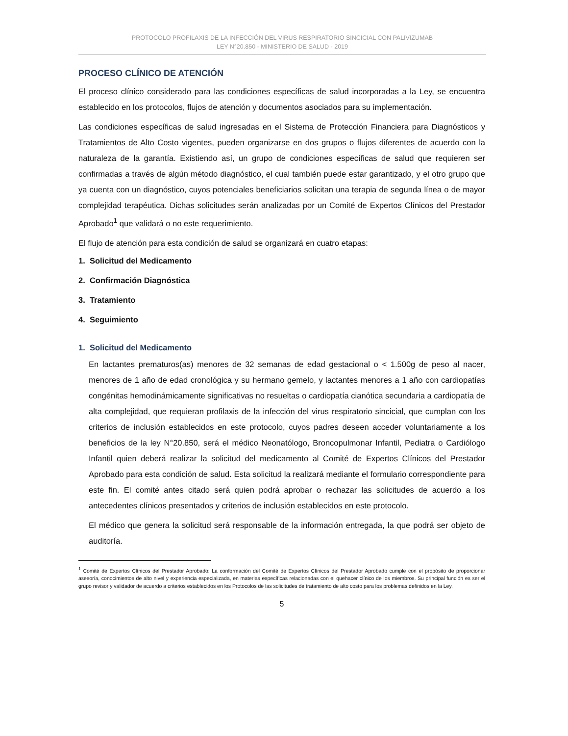PROTOCOLO PROFILAXIS DE LA INFECCIÓN DEL VIRUS RESPIRATORIO SINCICIAL CON PALIVIZUMAB
LEY N°20.850 - MINISTERIO DE SALUD - 2019
PROCESO CLÍNICO DE ATENCIÓN
El proceso clínico considerado para las condiciones específicas de salud incorporadas a la Ley, se encuentra establecido en los protocolos, flujos de atención y documentos asociados para su implementación.
Las condiciones específicas de salud ingresadas en el Sistema de Protección Financiera para Diagnósticos y Tratamientos de Alto Costo vigentes, pueden organizarse en dos grupos o flujos diferentes de acuerdo con la naturaleza de la garantía. Existiendo así, un grupo de condiciones específicas de salud que requieren ser confirmadas a través de algún método diagnóstico, el cual también puede estar garantizado, y el otro grupo que ya cuenta con un diagnóstico, cuyos potenciales beneficiarios solicitan una terapia de segunda línea o de mayor complejidad terapéutica. Dichas solicitudes serán analizadas por un Comité de Expertos Clínicos del Prestador Aprobado<sup>1</sup> que validará o no este requerimiento.
El flujo de atención para esta condición de salud se organizará en cuatro etapas:
1. Solicitud del Medicamento
2. Confirmación Diagnóstica
3. Tratamiento
4. Seguimiento
1. Solicitud del Medicamento
En lactantes prematuros(as) menores de 32 semanas de edad gestacional o < 1.500g de peso al nacer, menores de 1 año de edad cronológica y su hermano gemelo, y lactantes menores a 1 año con cardiopatías congénitas hemodinámicamente significativas no resueltas o cardiopatía cianótica secundaria a cardiopatía de alta complejidad, que requieran profilaxis de la infección del virus respiratorio sincicial, que cumplan con los criterios de inclusión establecidos en este protocolo, cuyos padres deseen acceder voluntariamente a los beneficios de la ley N°20.850, será el médico Neonatólogo, Broncopulmonar Infantil, Pediatra o Cardiólogo Infantil quien deberá realizar la solicitud del medicamento al Comité de Expertos Clínicos del Prestador Aprobado para esta condición de salud. Esta solicitud la realizará mediante el formulario correspondiente para este fin. El comité antes citado será quien podrá aprobar o rechazar las solicitudes de acuerdo a los antecedentes clínicos presentados y criterios de inclusión establecidos en este protocolo.
El médico que genera la solicitud será responsable de la información entregada, la que podrá ser objeto de auditoría.
<sup>1</sup> Comité de Expertos Clínicos del Prestador Aprobado: La conformación del Comité de Expertos Clínicos del Prestador Aprobado cumple con el propósito de proporcionar asesoría, conocimientos de alto nivel y experiencia especializada, en materias específicas relacionadas con el quehacer clínico de los miembros. Su principal función es ser el grupo revisor y validador de acuerdo a criterios establecidos en los Protocolos de las solicitudes de tratamiento de alto costo para los problemas definidos en la Ley.
5